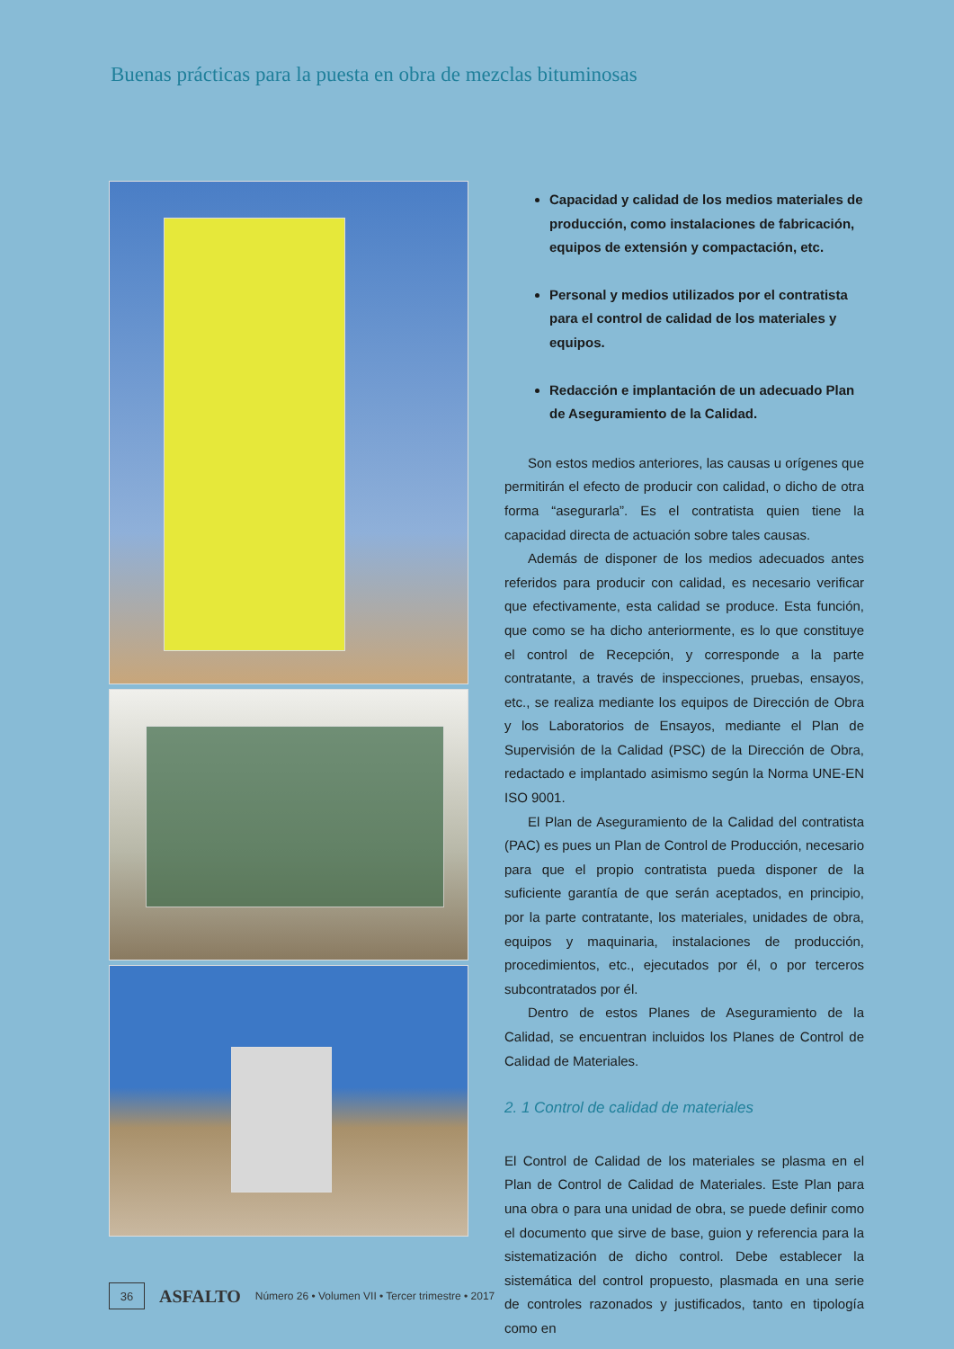Buenas prácticas para la puesta en obra de mezclas bituminosas
Capacidad y calidad de los medios materiales de producción, como instalaciones de fabricación, equipos de extensión y compactación, etc.
Personal y medios utilizados por el contratista para el control de calidad de los materiales y equipos.
Redacción e implantación de un adecuado Plan de Aseguramiento de la Calidad.
Son estos medios anteriores, las causas u orígenes que permitirán el efecto de producir con calidad, o dicho de otra forma “asegurarla”. Es el contratista quien tiene la capacidad directa de actuación sobre tales causas.
Además de disponer de los medios adecuados antes referidos para producir con calidad, es necesario verificar que efectivamente, esta calidad se produce. Esta función, que como se ha dicho anteriormente, es lo que constituye el control de Recepción, y corresponde a la parte contratante, a través de inspecciones, pruebas, ensayos, etc., se realiza mediante los equipos de Dirección de Obra y los Laboratorios de Ensayos, mediante el Plan de Supervisión de la Calidad (PSC) de la Dirección de Obra, redactado e implantado asimismo según la Norma UNE-EN ISO 9001.
El Plan de Aseguramiento de la Calidad del contratista (PAC) es pues un Plan de Control de Producción, necesario para que el propio contratista pueda disponer de la suficiente garantía de que serán aceptados, en principio, por la parte contratante, los materiales, unidades de obra, equipos y maquinaria, instalaciones de producción, procedimientos, etc., ejecutados por él, o por terceros subcontratados por él.
Dentro de estos Planes de Aseguramiento de la Calidad, se encuentran incluidos los Planes de Control de Calidad de Materiales.
2. 1 Control de calidad de materiales
El Control de Calidad de los materiales se plasma en el Plan de Control de Calidad de Materiales. Este Plan para una obra o para una unidad de obra, se puede definir como el documento que sirve de base, guion y referencia para la sistematización de dicho control. Debe establecer la sistemática del control propuesto, plasmada en una serie de controles razonados y justificados, tanto en tipología como en
36
ASFALTO Número 26 • Volumen VII • Tercer trimestre • 2017